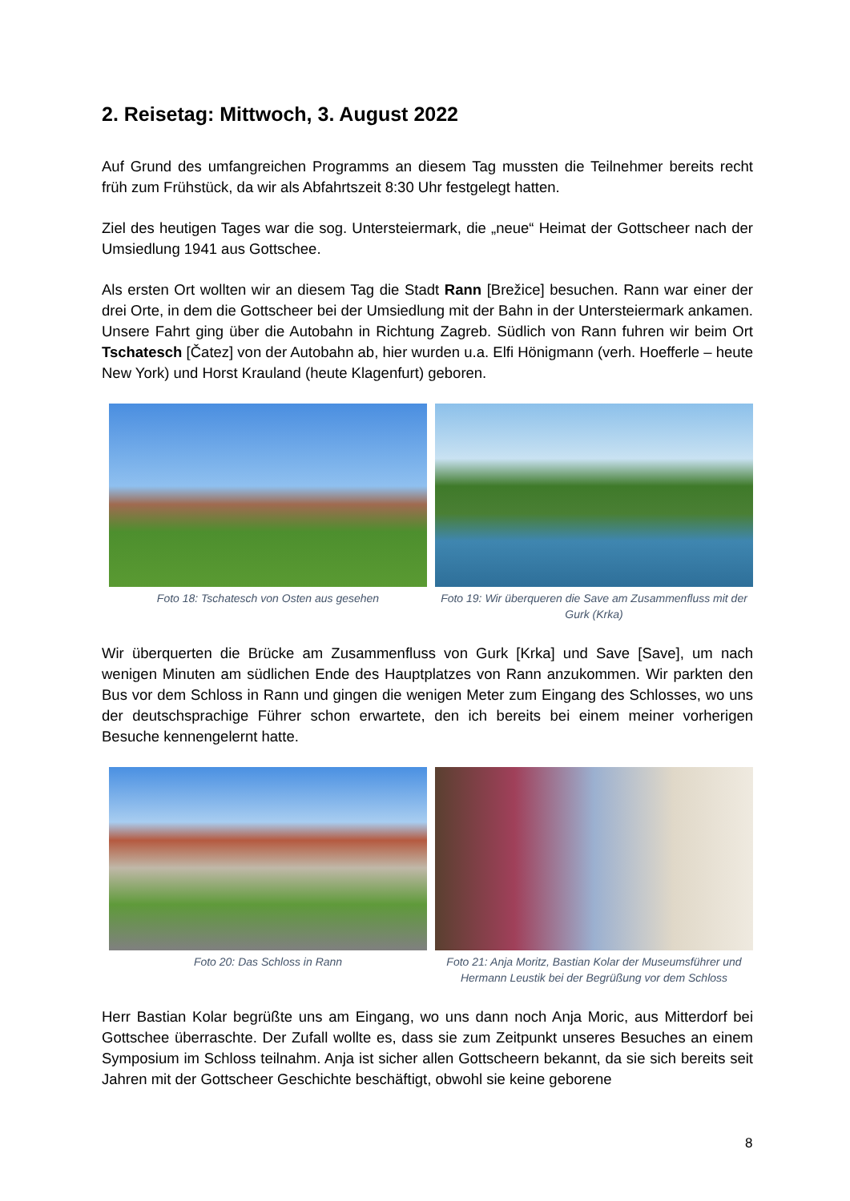2. Reisetag: Mittwoch, 3. August 2022
Auf Grund des umfangreichen Programms an diesem Tag mussten die Teilnehmer bereits recht früh zum Frühstück, da wir als Abfahrtszeit 8:30 Uhr festgelegt hatten.
Ziel des heutigen Tages war die sog. Untersteiermark, die „neue“ Heimat der Gottscheer nach der Umsiedlung 1941 aus Gottschee.
Als ersten Ort wollten wir an diesem Tag die Stadt Rann [Brežice] besuchen. Rann war einer der drei Orte, in dem die Gottscheer bei der Umsiedlung mit der Bahn in der Untersteiermark ankamen. Unsere Fahrt ging über die Autobahn in Richtung Zagreb. Südlich von Rann fuhren wir beim Ort Tschatesch [Čatez] von der Autobahn ab, hier wurden u.a. Elfi Hönigmann (verh. Hoefferle – heute New York) und Horst Krauland (heute Klagenfurt) geboren.
Foto 18: Tschatesch von Osten aus gesehen Foto 19: Wir überqueren die Save am Zusammenfluss mit der Gurk (Krka)
Wir überquerten die Brücke am Zusammenfluss von Gurk [Krka] und Save [Save], um nach wenigen Minuten am südlichen Ende des Hauptplatzes von Rann anzukommen. Wir parkten den Bus vor dem Schloss in Rann und gingen die wenigen Meter zum Eingang des Schlosses, wo uns der deutschsprachige Führer schon erwartete, den ich bereits bei einem meiner vorherigen Besuche kennengelernt hatte.
Foto 20: Das Schloss in Rann Foto 21: Anja Moritz, Bastian Kolar der Museumsführer und Hermann Leustik bei der Begrüßung vor dem Schloss
Herr Bastian Kolar begrüßte uns am Eingang, wo uns dann noch Anja Moric, aus Mitterdorf bei Gottschee überraschte. Der Zufall wollte es, dass sie zum Zeitpunkt unseres Besuches an einem Symposium im Schloss teilnahm. Anja ist sicher allen Gottscheern bekannt, da sie sich bereits seit Jahren mit der Gottscheer Geschichte beschäftigt, obwohl sie keine geborene
8